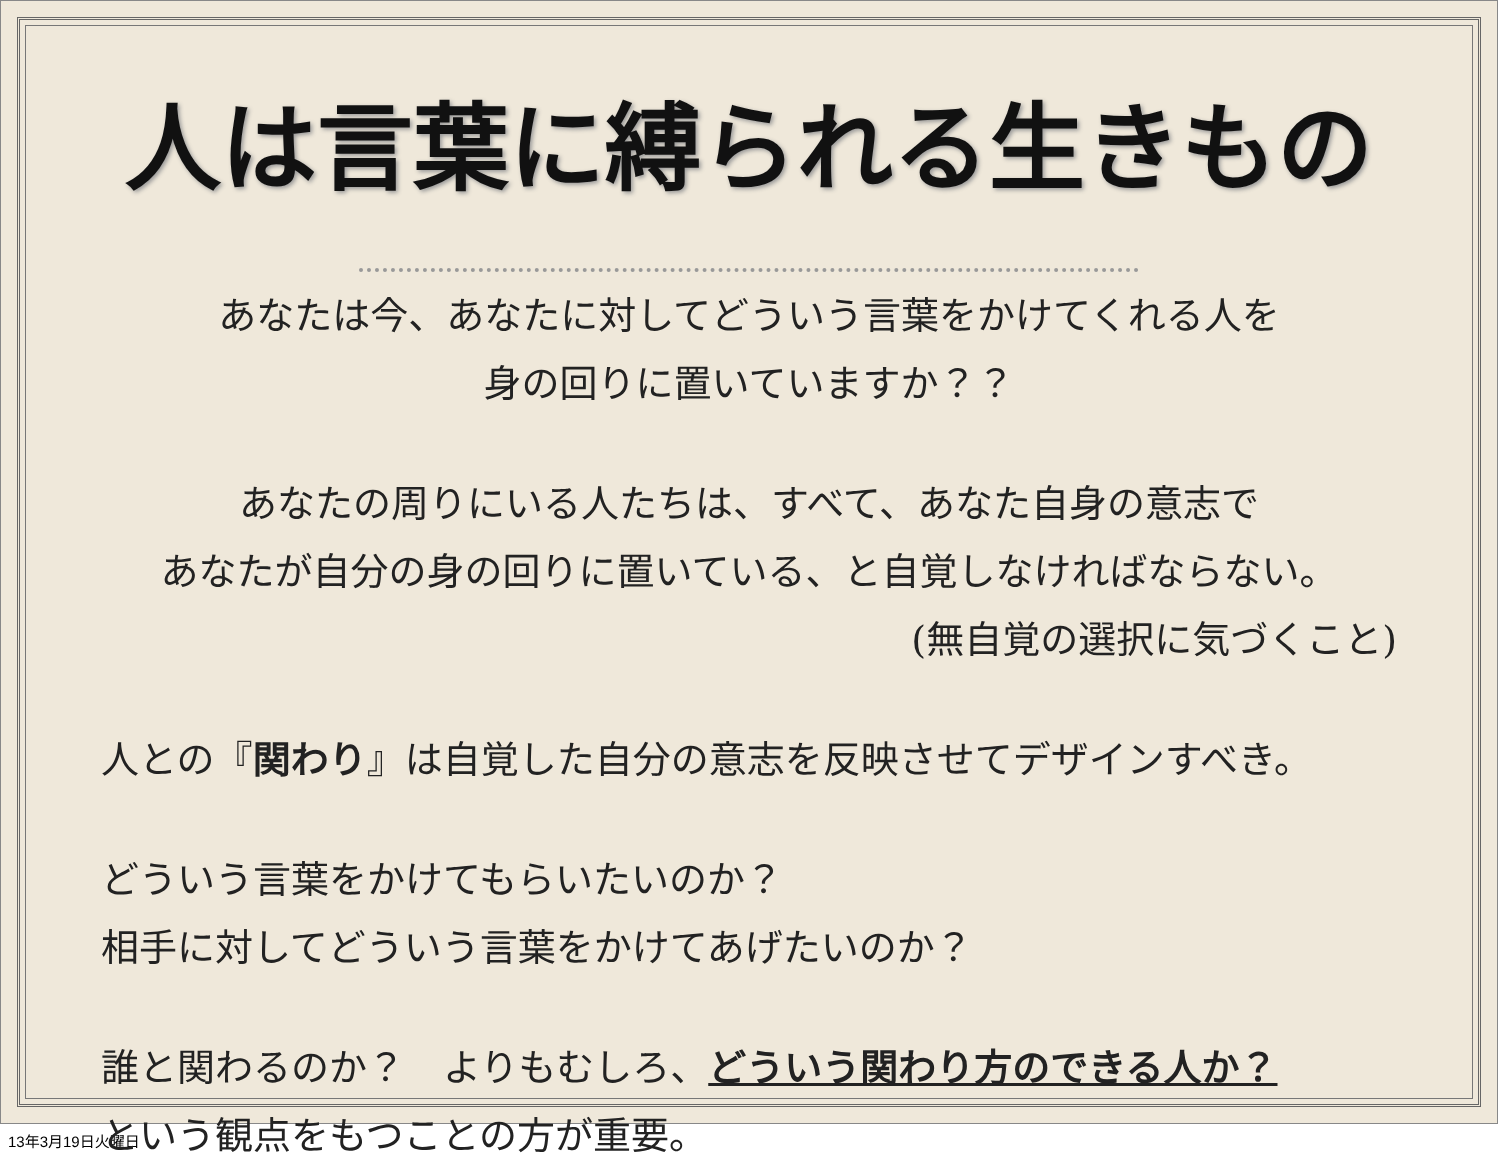人は言葉に縛られる生きもの
あなたは今、あなたに対してどういう言葉をかけてくれる人を
身の回りに置いていますか？？
あなたの周りにいる人たちは、すべて、あなた自身の意志で
あなたが自分の身の回りに置いている、と自覚しなければならない。
(無自覚の選択に気づくこと)
人との『関わり』は自覚した自分の意志を反映させてデザインすべき。
どういう言葉をかけてもらいたいのか？
相手に対してどういう言葉をかけてあげたいのか？
誰と関わるのか？　よりもむしろ、どういう関わり方のできる人か？
という観点をもつことの方が重要。
13年3月19日火曜日